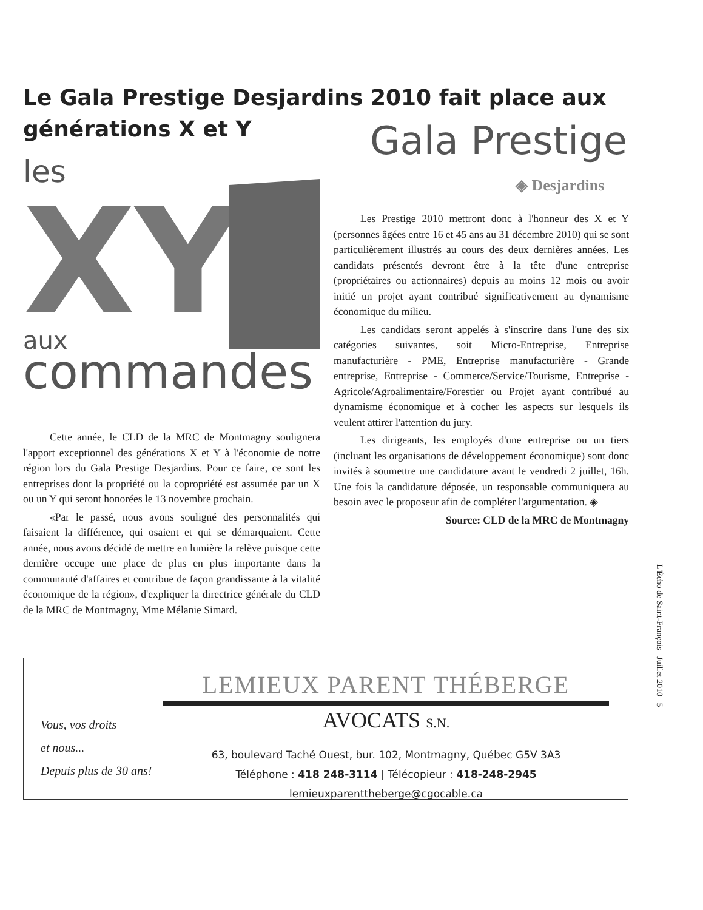Le Gala Prestige Desjardins 2010 fait place aux générations X et Y
Gala Prestige
◈ Desjardins
les
XY
aux
commandes
Cette année, le CLD de la MRC de Montmagny soulignera l'apport exceptionnel des générations X et Y à l'économie de notre région lors du Gala Prestige Desjardins. Pour ce faire, ce sont les entreprises dont la propriété ou la copropriété est assumée par un X ou un Y qui seront honorées le 13 novembre prochain.
«Par le passé, nous avons souligné des personnalités qui faisaient la différence, qui osaient et qui se démarquaient. Cette année, nous avons décidé de mettre en lumière la relève puisque cette dernière occupe une place de plus en plus importante dans la communauté d'affaires et contribue de façon grandissante à la vitalité économique de la région», d'expliquer la directrice générale du CLD de la MRC de Montmagny, Mme Mélanie Simard.
Les Prestige 2010 mettront donc à l'honneur des X et Y (personnes âgées entre 16 et 45 ans au 31 décembre 2010) qui se sont particulièrement illustrés au cours des deux dernières années. Les candidats présentés devront être à la tête d'une entreprise (propriétaires ou actionnaires) depuis au moins 12 mois ou avoir initié un projet ayant contribué significativement au dynamisme économique du milieu.
Les candidats seront appelés à s'inscrire dans l'une des six catégories suivantes, soit Micro-Entreprise, Entreprise manufacturière - PME, Entreprise manufacturière - Grande entreprise, Entreprise - Commerce/Service/Tourisme, Entreprise - Agricole/Agroalimentaire/Forestier ou Projet ayant contribué au dynamisme économique et à cocher les aspects sur lesquels ils veulent attirer l'attention du jury.
Les dirigeants, les employés d'une entreprise ou un tiers (incluant les organisations de développement économique) sont donc invités à soumettre une candidature avant le vendredi 2 juillet, 16h. Une fois la candidature déposée, un responsable communiquera au besoin avec le proposeur afin de compléter l'argumentation. ◈
Source: CLD de la MRC de Montmagny
L'Écho de Saint-François Juillet 2010 5
Vous, vos droits
et nous...
Depuis plus de 30 ans!
LEMIEUX PARENT THÉBERGE
AVOCATS S.N.
63, boulevard Taché Ouest, bur. 102, Montmagny, Québec G5V 3A3
Téléphone : 418 248-3114 | Télécopieur : 418-248-2945
lemieuxparenttheberge@cgocable.ca